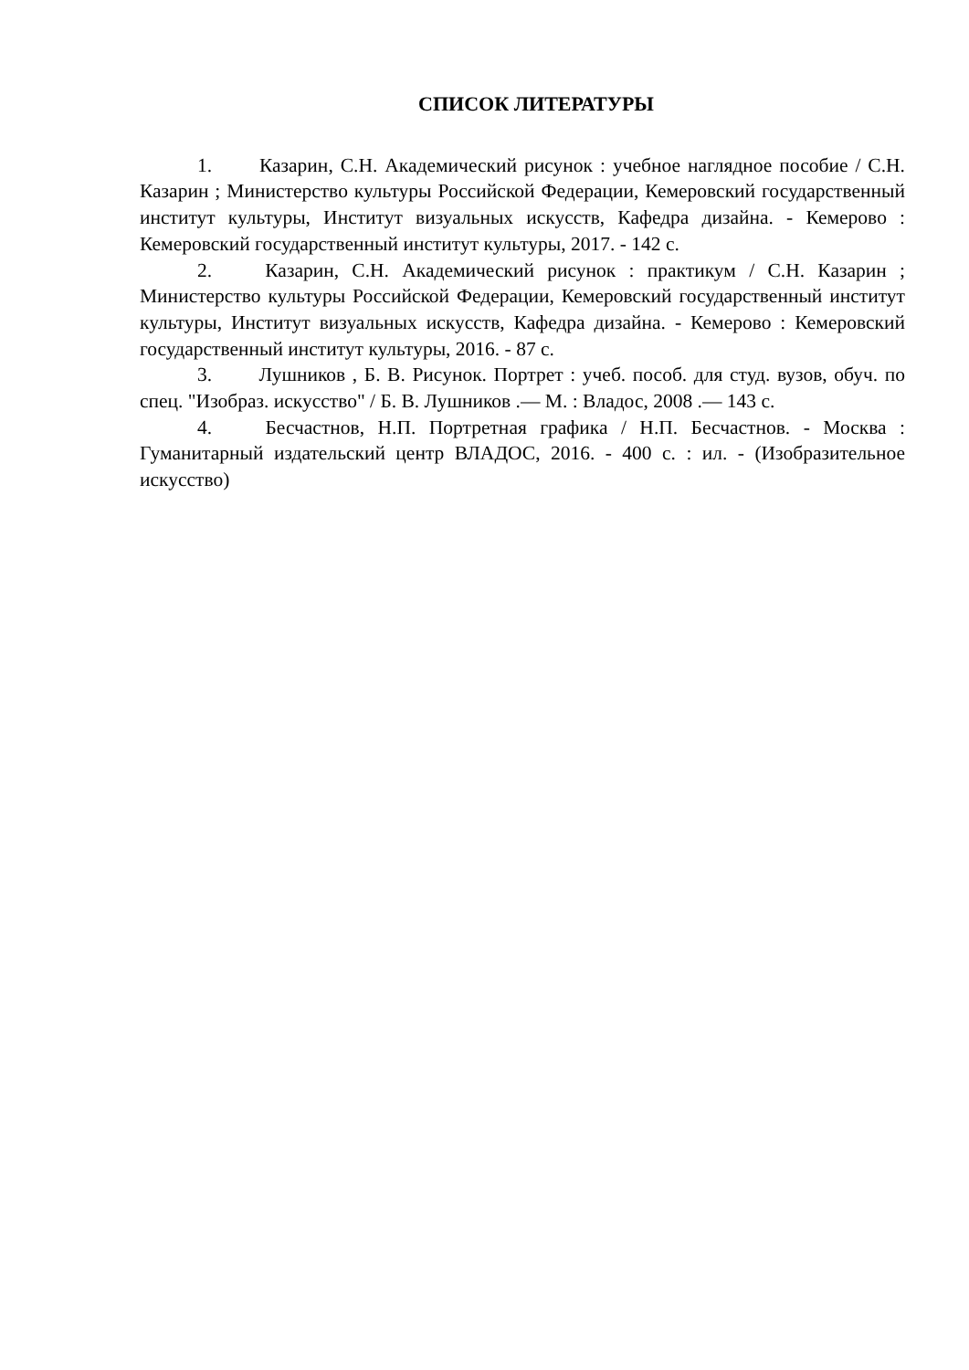СПИСОК ЛИТЕРАТУРЫ
1. Казарин, С.Н. Академический рисунок : учебное наглядное пособие / С.Н. Казарин ; Министерство культуры Российской Федерации, Кемеровский государственный институт культуры, Институт визуальных искусств, Кафедра дизайна. - Кемерово : Кемеровский государственный институт культуры, 2017. - 142 с.
2. Казарин, С.Н. Академический рисунок : практикум / С.Н. Казарин ; Министерство культуры Российской Федерации, Кемеровский государственный институт культуры, Институт визуальных искусств, Кафедра дизайна. - Кемерово : Кемеровский государственный институт культуры, 2016. - 87 с.
3. Лушников , Б. В. Рисунок. Портрет : учеб. пособ. для студ. вузов, обуч. по спец. "Изобраз. искусство" / Б. В. Лушников .— М. : Владос, 2008 .— 143 с.
4. Бесчастнов, Н.П. Портретная графика / Н.П. Бесчастнов. - Москва : Гуманитарный издательский центр ВЛАДОС, 2016. - 400 с. : ил. - (Изобразительное искусство)